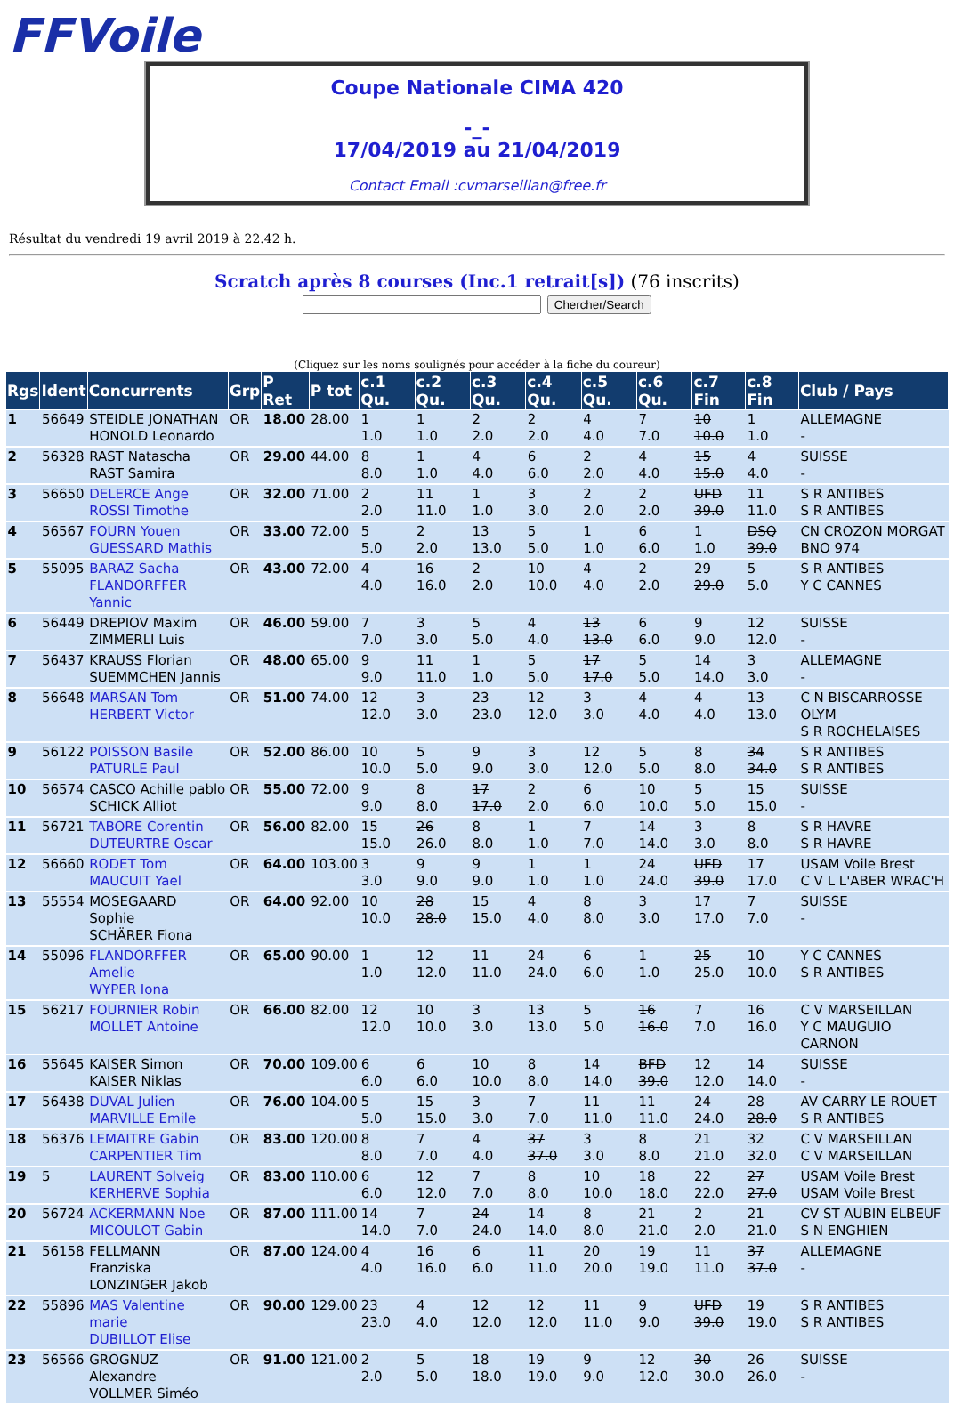FFVoile
Coupe Nationale CIMA 420
-_-
17/04/2019 au 21/04/2019
Contact Email :cvmarseillan@free.fr
Résultat du vendredi 19 avril 2019 à 22.42 h.
Scratch après 8 courses (Inc.1 retrait[s]) (76 inscrits)
Chercher/Search
(Cliquez sur les noms soulignés pour accéder à la fiche du coureur)
| Rgs | Ident | Concurrents | Grp | P Ret | P tot | c.1 Qu. | c.2 Qu. | c.3 Qu. | c.4 Qu. | c.5 Qu. | c.6 Qu. | c.7 Fin | c.8 Fin | Club / Pays |
| --- | --- | --- | --- | --- | --- | --- | --- | --- | --- | --- | --- | --- | --- | --- |
| 1 | 56649 | STEIDLE JONATHAN HONOLD Leonardo | OR | 18.00 | 28.00 | 1 1.0 | 1 1.0 | 2 2.0 | 2 2.0 | 4 4.0 | 7 7.0 | 10 10.0 | 1 1.0 | ALLEMAGNE - |
| 2 | 56328 | RAST Natascha RAST Samira | OR | 29.00 | 44.00 | 8 8.0 | 1 1.0 | 4 4.0 | 6 6.0 | 2 2.0 | 4 4.0 | 15 15.0 | 4 4.0 | SUISSE - |
| 3 | 56650 | DELERCE Ange ROSSI Timothe | OR | 32.00 | 71.00 | 2 2.0 | 11 11.0 | 1 1.0 | 3 3.0 | 2 2.0 | 2 2.0 | UFD 39.0 | 11 11.0 | S R ANTIBES S R ANTIBES |
| 4 | 56567 | FOURN Youen GUESSARD Mathis | OR | 33.00 | 72.00 | 5 5.0 | 2 2.0 | 13 13.0 | 5 5.0 | 1 1.0 | 6 6.0 | 1 1.0 | DSQ 39.0 | CN CROZON MORGAT BNO 974 |
| 5 | 55095 | BARAZ Sacha FLANDORFFER Yannic | OR | 43.00 | 72.00 | 4 4.0 | 16 16.0 | 2 2.0 | 10 10.0 | 4 4.0 | 2 2.0 | 29 29.0 | 5 5.0 | S R ANTIBES Y C CANNES |
| 6 | 56449 | DREPIOV Maxim ZIMMERLI Luis | OR | 46.00 | 59.00 | 7 7.0 | 3 3.0 | 5 5.0 | 4 4.0 | 13 13.0 | 6 6.0 | 9 9.0 | 12 12.0 | SUISSE - |
| 7 | 56437 | KRAUSS Florian SUEMMCHEN Jannis | OR | 48.00 | 65.00 | 9 9.0 | 11 11.0 | 1 1.0 | 5 5.0 | 17 17.0 | 5 5.0 | 14 14.0 | 3 3.0 | ALLEMAGNE - |
| 8 | 56648 | MARSAN Tom HERBERT Victor | OR | 51.00 | 74.00 | 12 12.0 | 3 3.0 | 23 23.0 | 12 12.0 | 3 3.0 | 4 4.0 | 4 4.0 | 13 13.0 | C N BISCARROSSE OLYM S R ROCHELAISES |
| 9 | 56122 | POISSON Basile PATURLE Paul | OR | 52.00 | 86.00 | 10 10.0 | 5 5.0 | 9 9.0 | 3 3.0 | 12 12.0 | 5 5.0 | 8 8.0 | 34 34.0 | S R ANTIBES S R ANTIBES |
| 10 | 56574 | CASCO Achille pablo SCHICK Alliot | OR | 55.00 | 72.00 | 9 9.0 | 8 8.0 | 17 17.0 | 2 2.0 | 6 6.0 | 10 10.0 | 5 5.0 | 15 15.0 | SUISSE - |
| 11 | 56721 | TABORE Corentin DUTEURTRE Oscar | OR | 56.00 | 82.00 | 15 15.0 | 26 26.0 | 8 8.0 | 1 1.0 | 7 7.0 | 14 14.0 | 3 3.0 | 8 8.0 | S R HAVRE S R HAVRE |
| 12 | 56660 | RODET Tom MAUCUIT Yael | OR | 64.00 | 103.00 | 3 3.0 | 9 9.0 | 9 9.0 | 1 1.0 | 1 1.0 | 24 24.0 | UFD 39.0 | 17 17.0 | USAM Voile Brest C V L L'ABER WRAC'H |
| 13 | 55554 | MOSEGAARD Sophie SCHÄRER Fiona | OR | 64.00 | 92.00 | 10 10.0 | 28 28.0 | 15 15.0 | 4 4.0 | 8 8.0 | 3 3.0 | 17 17.0 | 7 7.0 | SUISSE - |
| 14 | 55096 | FLANDORFFER Amelie WYPER Iona | OR | 65.00 | 90.00 | 1 1.0 | 12 12.0 | 11 11.0 | 24 24.0 | 6 6.0 | 1 1.0 | 25 25.0 | 10 10.0 | Y C CANNES S R ANTIBES |
| 15 | 56217 | FOURNIER Robin MOLLET Antoine | OR | 66.00 | 82.00 | 12 12.0 | 10 10.0 | 3 3.0 | 13 13.0 | 5 5.0 | 16 16.0 | 7 7.0 | 16 16.0 | C V MARSEILLAN Y C MAUGUIO CARNON |
| 16 | 55645 | KAISER Simon KAISER Niklas | OR | 70.00 | 109.00 | 6 6.0 | 6 6.0 | 10 10.0 | 8 8.0 | 14 14.0 | BFD 39.0 | 12 12.0 | 14 14.0 | SUISSE - |
| 17 | 56438 | DUVAL Julien MARVILLE Emile | OR | 76.00 | 104.00 | 5 5.0 | 15 15.0 | 3 3.0 | 7 7.0 | 11 11.0 | 11 11.0 | 24 24.0 | 28 28.0 | AV CARRY LE ROUET S R ANTIBES |
| 18 | 56376 | LEMAITRE Gabin CARPENTIER Tim | OR | 83.00 | 120.00 | 8 8.0 | 7 7.0 | 4 4.0 | 37 37.0 | 3 3.0 | 8 8.0 | 21 21.0 | 32 32.0 | C V MARSEILLAN C V MARSEILLAN |
| 19 | 5 | LAURENT Solveig KERHERVE Sophia | OR | 83.00 | 110.00 | 6 6.0 | 12 12.0 | 7 7.0 | 8 8.0 | 10 10.0 | 18 18.0 | 22 22.0 | 27 27.0 | USAM Voile Brest USAM Voile Brest |
| 20 | 56724 | ACKERMANN Noe MICOULOT Gabin | OR | 87.00 | 111.00 | 14 14.0 | 7 7.0 | 24 24.0 | 14 14.0 | 8 8.0 | 21 21.0 | 2 2.0 | 21 21.0 | CV ST AUBIN ELBEUF S N ENGHIEN |
| 21 | 56158 | FELLMANN Franziska LONZINGER Jakob | OR | 87.00 | 124.00 | 4 4.0 | 16 16.0 | 6 6.0 | 11 11.0 | 20 20.0 | 19 19.0 | 11 11.0 | 37 37.0 | ALLEMAGNE - |
| 22 | 55896 | MAS Valentine marie DUBILLOT Elise | OR | 90.00 | 129.00 | 23 23.0 | 4 4.0 | 12 12.0 | 12 12.0 | 11 11.0 | 9 9.0 | UFD 39.0 | 19 19.0 | S R ANTIBES S R ANTIBES |
| 23 | 56566 | GROGNUZ Alexandre VOLLMER Siméo | OR | 91.00 | 121.00 | 2 2.0 | 5 5.0 | 18 18.0 | 19 19.0 | 9 9.0 | 12 12.0 | 30 30.0 | 26 26.0 | SUISSE - |